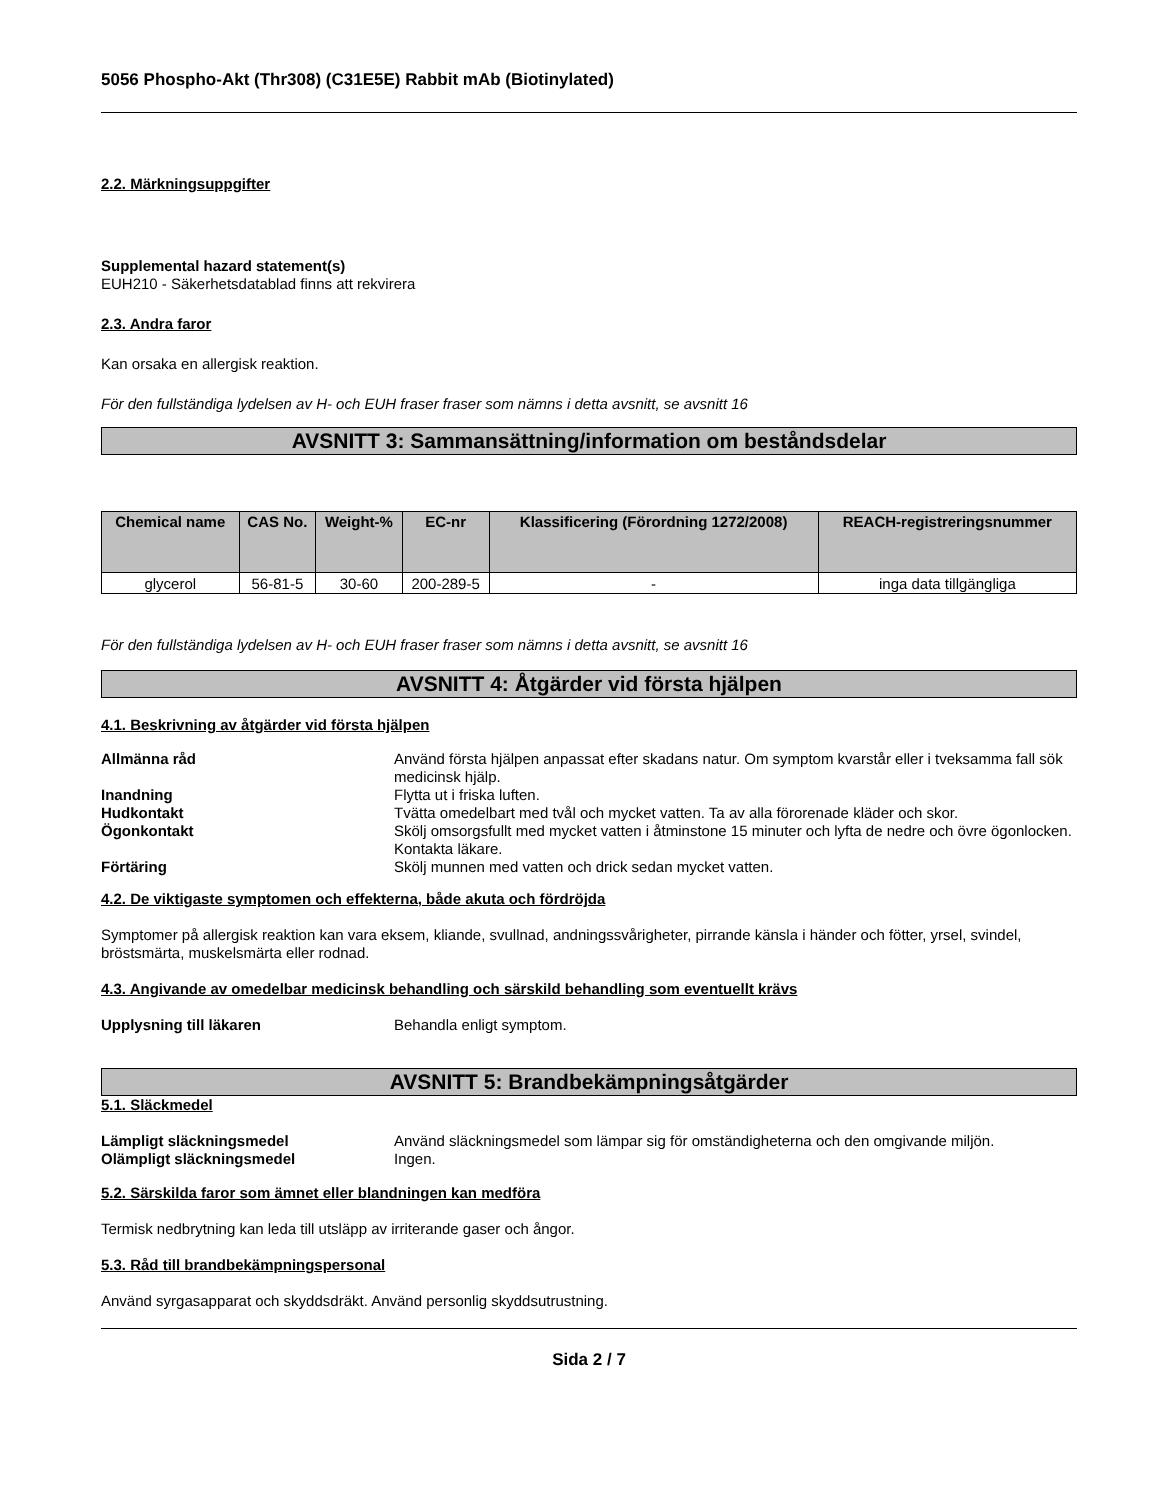5056 Phospho-Akt (Thr308) (C31E5E) Rabbit mAb (Biotinylated)
2.2. Märkningsuppgifter
Supplemental hazard statement(s)
EUH210 - Säkerhetsdatablad finns att rekvirera
2.3. Andra faror
Kan orsaka en allergisk reaktion.
För den fullständiga lydelsen av H- och EUH fraser fraser som nämns i detta avsnitt, se avsnitt 16
AVSNITT 3: Sammansättning/information om beståndsdelar
| Chemical name | CAS No. | Weight-% | EC-nr | Klassificering (Förordning 1272/2008) | REACH-registreringsnummer |
| --- | --- | --- | --- | --- | --- |
| glycerol | 56-81-5 | 30-60 | 200-289-5 | - | inga data tillgängliga |
För den fullständiga lydelsen av H- och EUH fraser fraser som nämns i detta avsnitt, se avsnitt 16
AVSNITT 4: Åtgärder vid första hjälpen
4.1. Beskrivning av åtgärder vid första hjälpen
Allmänna råd Använd första hjälpen anpassat efter skadans natur. Om symptom kvarstår eller i tveksamma fall sök medicinsk hjälp.
Inandning Flytta ut i friska luften.
Hudkontakt Tvätta omedelbart med tvål och mycket vatten. Ta av alla förorenade kläder och skor.
Ögonkontakt Skölj omsorgsfullt med mycket vatten i åtminstone 15 minuter och lyfta de nedre och övre ögonlocken. Kontakta läkare.
Förtäring Skölj munnen med vatten och drick sedan mycket vatten.
4.2. De viktigaste symptomen och effekterna, både akuta och fördröjda
Symptomer på allergisk reaktion kan vara eksem, kliande, svullnad, andningssvårigheter, pirrande känsla i händer och fötter, yrsel, svindel, bröstsmärta, muskelsmärta eller rodnad.
4.3. Angivande av omedelbar medicinsk behandling och särskild behandling som eventuellt krävs
Upplysning till läkaren Behandla enligt symptom.
AVSNITT 5: Brandbekämpningsåtgärder
5.1. Släckmedel
Lämpligt släckningsmedel Använd släckningsmedel som lämpar sig för omständigheterna och den omgivande miljön.
Olämpligt släckningsmedel Ingen.
5.2. Särskilda faror som ämnet eller blandningen kan medföra
Termisk nedbrytning kan leda till utsläpp av irriterande gaser och ångor.
5.3. Råd till brandbekämpningspersonal
Använd syrgasapparat och skyddsdräkt. Använd personlig skyddsutrustning.
Sida 2 / 7